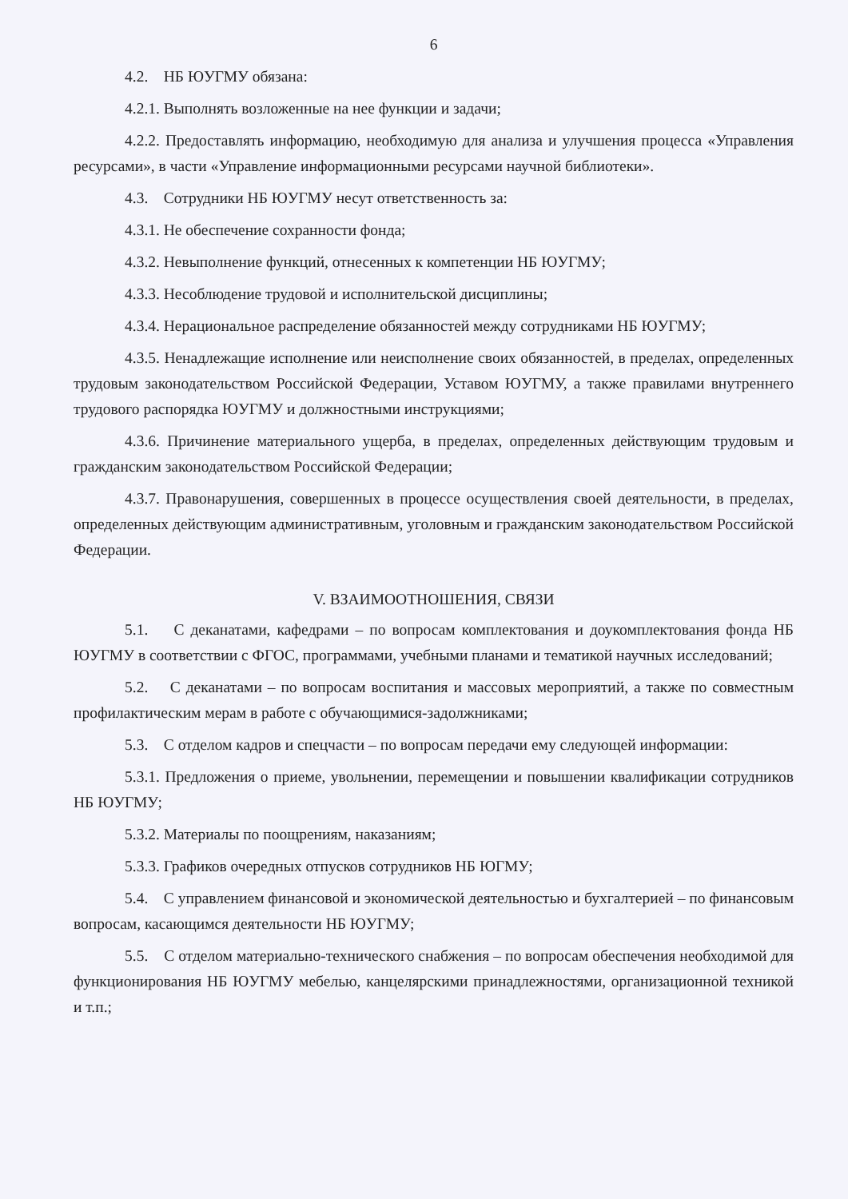6
4.2. НБ ЮУГМУ обязана:
4.2.1. Выполнять возложенные на нее функции и задачи;
4.2.2. Предоставлять информацию, необходимую для анализа и улучшения процесса «Управления ресурсами», в части «Управление информационными ресурсами научной библиотеки».
4.3. Сотрудники НБ ЮУГМУ несут ответственность за:
4.3.1. Не обеспечение сохранности фонда;
4.3.2. Невыполнение функций, отнесенных к компетенции НБ ЮУГМУ;
4.3.3. Несоблюдение трудовой и исполнительской дисциплины;
4.3.4. Нерациональное распределение обязанностей между сотрудниками НБ ЮУГМУ;
4.3.5. Ненадлежащие исполнение или неисполнение своих обязанностей, в пределах, определенных трудовым законодательством Российской Федерации, Уставом ЮУГМУ, а также правилами внутреннего трудового распорядка ЮУГМУ и должностными инструкциями;
4.3.6. Причинение материального ущерба, в пределах, определенных действующим трудовым и гражданским законодательством Российской Федерации;
4.3.7. Правонарушения, совершенных в процессе осуществления своей деятельности, в пределах, определенных действующим административным, уголовным и гражданским законодательством Российской Федерации.
V. ВЗАИМООТНОШЕНИЯ, СВЯЗИ
5.1. С деканатами, кафедрами – по вопросам комплектования и доукомплектования фонда НБ ЮУГМУ в соответствии с ФГОС, программами, учебными планами и тематикой научных исследований;
5.2. С деканатами – по вопросам воспитания и массовых мероприятий, а также по совместным профилактическим мерам в работе с обучающимися-задолжниками;
5.3. С отделом кадров и спецчасти – по вопросам передачи ему следующей информации:
5.3.1. Предложения о приеме, увольнении, перемещении и повышении квалификации сотрудников НБ ЮУГМУ;
5.3.2. Материалы по поощрениям, наказаниям;
5.3.3. Графиков очередных отпусков сотрудников НБ ЮГМУ;
5.4. С управлением финансовой и экономической деятельностью и бухгалтерией – по финансовым вопросам, касающимся деятельности НБ ЮУГМУ;
5.5. С отделом материально-технического снабжения – по вопросам обеспечения необходимой для функционирования НБ ЮУГМУ мебелью, канцелярскими принадлежностями, организационной техникой и т.п.;